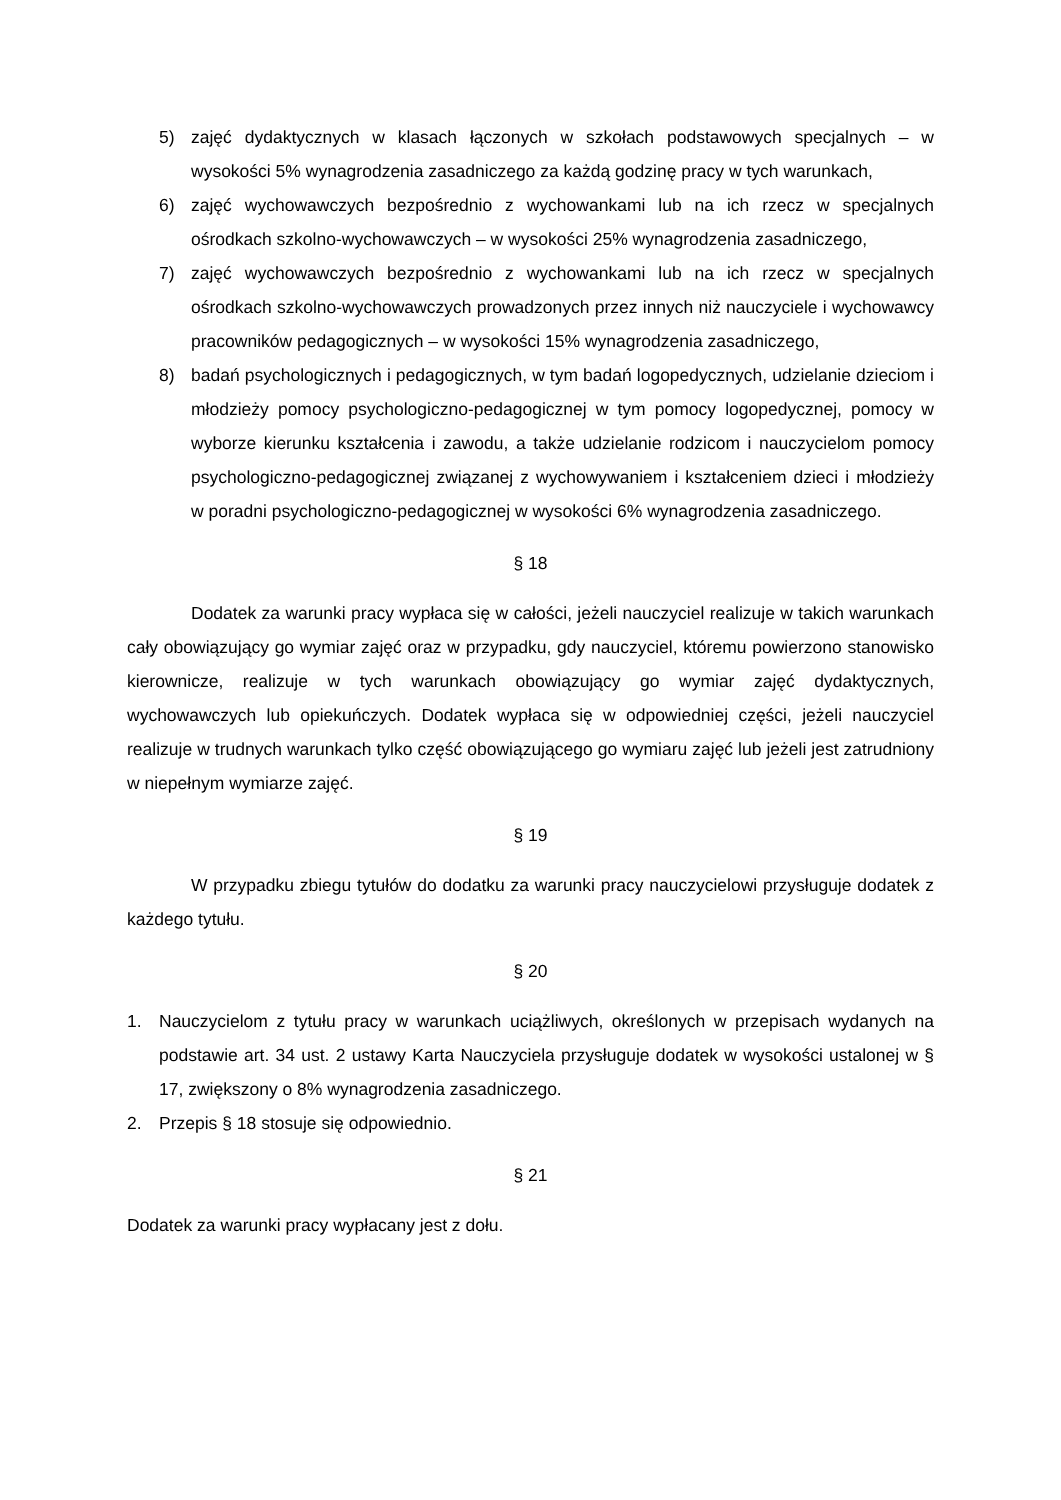5) zajęć dydaktycznych w klasach łączonych w szkołach podstawowych specjalnych – w wysokości 5% wynagrodzenia zasadniczego za każdą godzinę pracy w tych warunkach,
6) zajęć wychowawczych bezpośrednio z wychowankami lub na ich rzecz w specjalnych ośrodkach szkolno-wychowawczych – w wysokości 25% wynagrodzenia zasadniczego,
7) zajęć wychowawczych bezpośrednio z wychowankami lub na ich rzecz w specjalnych ośrodkach szkolno-wychowawczych prowadzonych przez innych niż nauczyciele i wychowawcy pracowników pedagogicznych – w wysokości 15% wynagrodzenia zasadniczego,
8) badań psychologicznych i pedagogicznych, w tym badań logopedycznych, udzielanie dzieciom i młodzieży pomocy psychologiczno-pedagogicznej w tym pomocy logopedycznej, pomocy w wyborze kierunku kształcenia i zawodu, a także udzielanie rodzicom i nauczycielom pomocy psychologiczno-pedagogicznej związanej z wychowywaniem i kształceniem dzieci i młodzieży w poradni psychologiczno-pedagogicznej w wysokości 6% wynagrodzenia zasadniczego.
§ 18
Dodatek za warunki pracy wypłaca się w całości, jeżeli nauczyciel realizuje w takich warunkach cały obowiązujący go wymiar zajęć oraz w przypadku, gdy nauczyciel, któremu powierzono stanowisko kierownicze, realizuje w tych warunkach obowiązujący go wymiar zajęć dydaktycznych, wychowawczych lub opiekuńczych. Dodatek wypłaca się w odpowiedniej części, jeżeli nauczyciel realizuje w trudnych warunkach tylko część obowiązującego go wymiaru zajęć lub jeżeli jest zatrudniony w niepełnym wymiarze zajęć.
§ 19
W przypadku zbiegu tytułów do dodatku za warunki pracy nauczycielowi przysługuje dodatek z każdego tytułu.
§ 20
1. Nauczycielom z tytułu pracy w warunkach uciążliwych, określonych w przepisach wydanych na podstawie art. 34 ust. 2 ustawy Karta Nauczyciela przysługuje dodatek w wysokości ustalonej w § 17, zwiększony o 8% wynagrodzenia zasadniczego.
2. Przepis § 18 stosuje się odpowiednio.
§ 21
Dodatek za warunki pracy wypłacany jest z dołu.